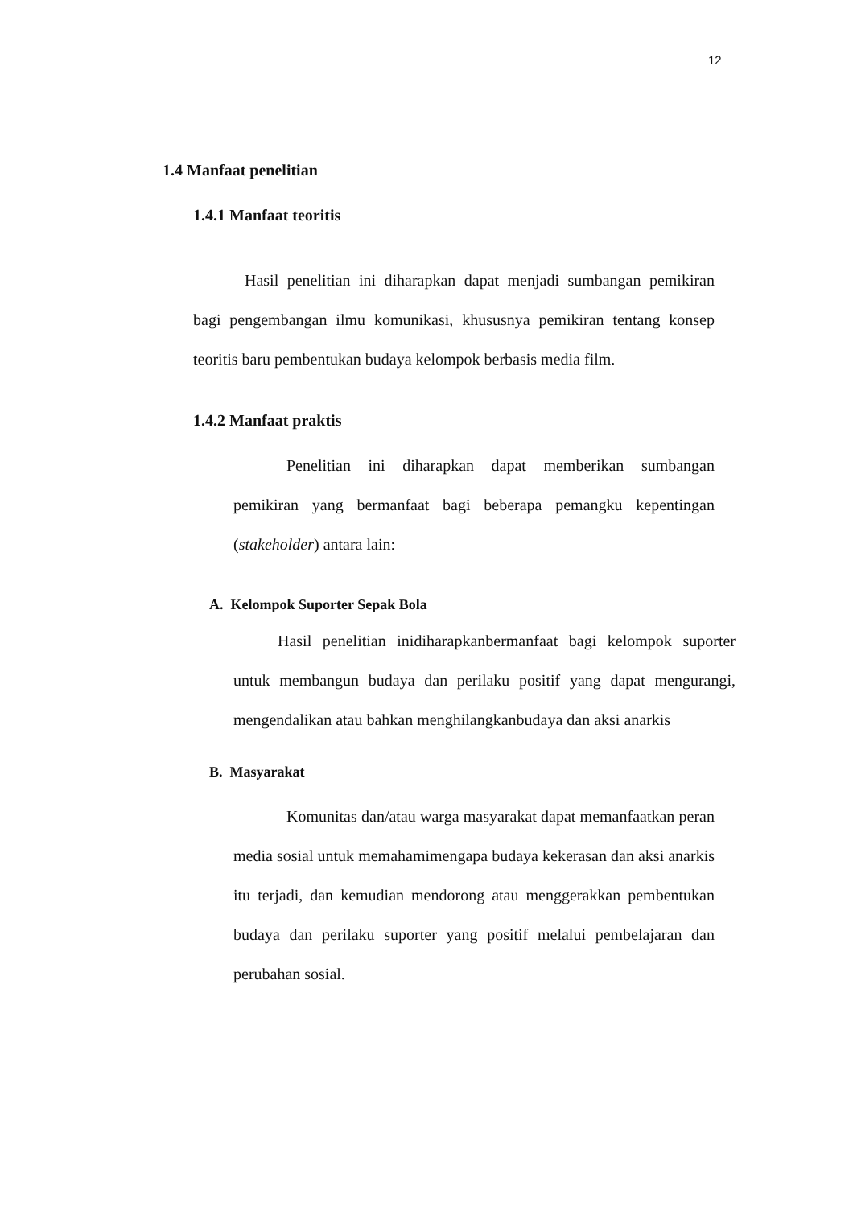12
1.4 Manfaat penelitian
1.4.1 Manfaat teoritis
Hasil penelitian ini diharapkan dapat menjadi sumbangan pemikiran bagi pengembangan ilmu komunikasi, khususnya pemikiran tentang konsep teoritis baru pembentukan budaya kelompok berbasis media film.
1.4.2 Manfaat praktis
Penelitian ini diharapkan dapat memberikan sumbangan pemikiran yang bermanfaat bagi beberapa pemangku kepentingan (stakeholder) antara lain:
A. Kelompok Suporter Sepak Bola
Hasil penelitian inidiharapkanbermanfaat bagi kelompok suporter untuk membangun budaya dan perilaku positif yang dapat mengurangi, mengendalikan atau bahkan menghilangkanbudaya dan aksi anarkis
B. Masyarakat
Komunitas dan/atau warga masyarakat dapat memanfaatkan peran media sosial untuk memahamimengapa budaya kekerasan dan aksi anarkis itu terjadi, dan kemudian mendorong atau menggerakkan pembentukan budaya dan perilaku suporter yang positif melalui pembelajaran dan perubahan sosial.